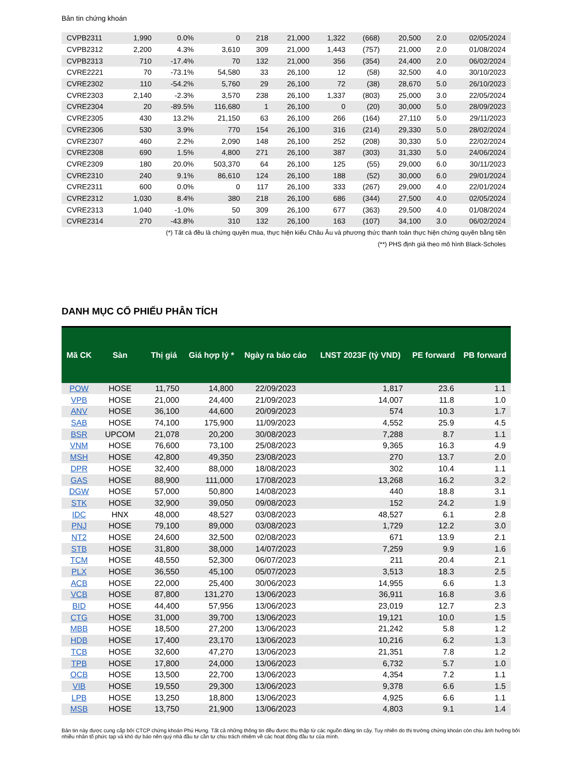Bản tin chứng khoán
| CVPB2311 | 1,990 | 0.0% | 0 | 218 | 21,000 | 1,322 | (668) | 20,500 | 2.0 | 02/05/2024 |
| CVPB2312 | 2,200 | 4.3% | 3,610 | 309 | 21,000 | 1,443 | (757) | 21,000 | 2.0 | 01/08/2024 |
| CVPB2313 | 710 | -17.4% | 70 | 132 | 21,000 | 356 | (354) | 24,400 | 2.0 | 06/02/2024 |
| CVRE2221 | 70 | -73.1% | 54,580 | 33 | 26,100 | 12 | (58) | 32,500 | 4.0 | 30/10/2023 |
| CVRE2302 | 110 | -54.2% | 5,760 | 29 | 26,100 | 72 | (38) | 28,670 | 5.0 | 26/10/2023 |
| CVRE2303 | 2,140 | -2.3% | 3,570 | 238 | 26,100 | 1,337 | (803) | 25,000 | 3.0 | 22/05/2024 |
| CVRE2304 | 20 | -89.5% | 116,680 | 1 | 26,100 | 0 | (20) | 30,000 | 5.0 | 28/09/2023 |
| CVRE2305 | 430 | 13.2% | 21,150 | 63 | 26,100 | 266 | (164) | 27,110 | 5.0 | 29/11/2023 |
| CVRE2306 | 530 | 3.9% | 770 | 154 | 26,100 | 316 | (214) | 29,330 | 5.0 | 28/02/2024 |
| CVRE2307 | 460 | 2.2% | 2,090 | 148 | 26,100 | 252 | (208) | 30,330 | 5.0 | 22/02/2024 |
| CVRE2308 | 690 | 1.5% | 4,800 | 271 | 26,100 | 387 | (303) | 31,330 | 5.0 | 24/06/2024 |
| CVRE2309 | 180 | 20.0% | 503,370 | 64 | 26,100 | 125 | (55) | 29,000 | 6.0 | 30/11/2023 |
| CVRE2310 | 240 | 9.1% | 86,610 | 124 | 26,100 | 188 | (52) | 30,000 | 6.0 | 29/01/2024 |
| CVRE2311 | 600 | 0.0% | 0 | 117 | 26,100 | 333 | (267) | 29,000 | 4.0 | 22/01/2024 |
| CVRE2312 | 1,030 | 8.4% | 380 | 218 | 26,100 | 686 | (344) | 27,500 | 4.0 | 02/05/2024 |
| CVRE2313 | 1,040 | -1.0% | 50 | 309 | 26,100 | 677 | (363) | 29,500 | 4.0 | 01/08/2024 |
| CVRE2314 | 270 | -43.8% | 310 | 132 | 26,100 | 163 | (107) | 34,100 | 3.0 | 06/02/2024 |
(*) Tất cả đều là chứng quyền mua, thực hiện kiểu Châu Âu và phương thức thanh toán thực hiện chứng quyền bằng tiền
(**) PHS định giá theo mô hình Black-Scholes
DANH MỤC CỔ PHIẾU PHÂN TÍCH
| Mã CK | Sàn | Thị giá | Giá hợp lý * | Ngày ra báo cáo | LNST 2023F (tỷ VND) | PE forward | PB forward |
| --- | --- | --- | --- | --- | --- | --- | --- |
| POW | HOSE | 11,750 | 14,800 | 22/09/2023 | 1,817 | 23.6 | 1.1 |
| VPB | HOSE | 21,000 | 24,400 | 21/09/2023 | 14,007 | 11.8 | 1.0 |
| ANV | HOSE | 36,100 | 44,600 | 20/09/2023 | 574 | 10.3 | 1.7 |
| SAB | HOSE | 74,100 | 175,900 | 11/09/2023 | 4,552 | 25.9 | 4.5 |
| BSR | UPCOM | 21,078 | 20,200 | 30/08/2023 | 7,288 | 8.7 | 1.1 |
| VNM | HOSE | 76,600 | 73,100 | 25/08/2023 | 9,365 | 16.3 | 4.9 |
| MSH | HOSE | 42,800 | 49,350 | 23/08/2023 | 270 | 13.7 | 2.0 |
| DPR | HOSE | 32,400 | 88,000 | 18/08/2023 | 302 | 10.4 | 1.1 |
| GAS | HOSE | 88,900 | 111,000 | 17/08/2023 | 13,268 | 16.2 | 3.2 |
| DGW | HOSE | 57,000 | 50,800 | 14/08/2023 | 440 | 18.8 | 3.1 |
| STK | HOSE | 32,900 | 39,050 | 09/08/2023 | 152 | 24.2 | 1.9 |
| IDC | HNX | 48,000 | 48,527 | 03/08/2023 | 48,527 | 6.1 | 2.8 |
| PNJ | HOSE | 79,100 | 89,000 | 03/08/2023 | 1,729 | 12.2 | 3.0 |
| NT2 | HOSE | 24,600 | 32,500 | 02/08/2023 | 671 | 13.9 | 2.1 |
| STB | HOSE | 31,800 | 38,000 | 14/07/2023 | 7,259 | 9.9 | 1.6 |
| TCM | HOSE | 48,550 | 52,300 | 06/07/2023 | 211 | 20.4 | 2.1 |
| PLX | HOSE | 36,550 | 45,100 | 05/07/2023 | 3,513 | 18.3 | 2.5 |
| ACB | HOSE | 22,000 | 25,400 | 30/06/2023 | 14,955 | 6.6 | 1.3 |
| VCB | HOSE | 87,800 | 131,270 | 13/06/2023 | 36,911 | 16.8 | 3.6 |
| BID | HOSE | 44,400 | 57,956 | 13/06/2023 | 23,019 | 12.7 | 2.3 |
| CTG | HOSE | 31,000 | 39,700 | 13/06/2023 | 19,121 | 10.0 | 1.5 |
| MBB | HOSE | 18,500 | 27,200 | 13/06/2023 | 21,242 | 5.8 | 1.2 |
| HDB | HOSE | 17,400 | 23,170 | 13/06/2023 | 10,216 | 6.2 | 1.3 |
| TCB | HOSE | 32,600 | 47,270 | 13/06/2023 | 21,351 | 7.8 | 1.2 |
| TPB | HOSE | 17,800 | 24,000 | 13/06/2023 | 6,732 | 5.7 | 1.0 |
| OCB | HOSE | 13,500 | 22,700 | 13/06/2023 | 4,354 | 7.2 | 1.1 |
| VIB | HOSE | 19,550 | 29,300 | 13/06/2023 | 9,378 | 6.6 | 1.5 |
| LPB | HOSE | 13,250 | 18,800 | 13/06/2023 | 4,925 | 6.6 | 1.1 |
| MSB | HOSE | 13,750 | 21,900 | 13/06/2023 | 4,803 | 9.1 | 1.4 |
Bản tin này được cung cấp bởi CTCP chứng khoán Phú Hưng. Tất cả những thông tin đều được thu thập từ các nguồn đáng tin cậy. Tuy nhiên do thị trường chứng khoán còn chịu ảnh hưởng bởi nhiều nhân tố phức tạp và khó dự báo nên quý nhà đầu tư cần tự chịu trách nhiệm về các hoạt động đầu tư của mình.